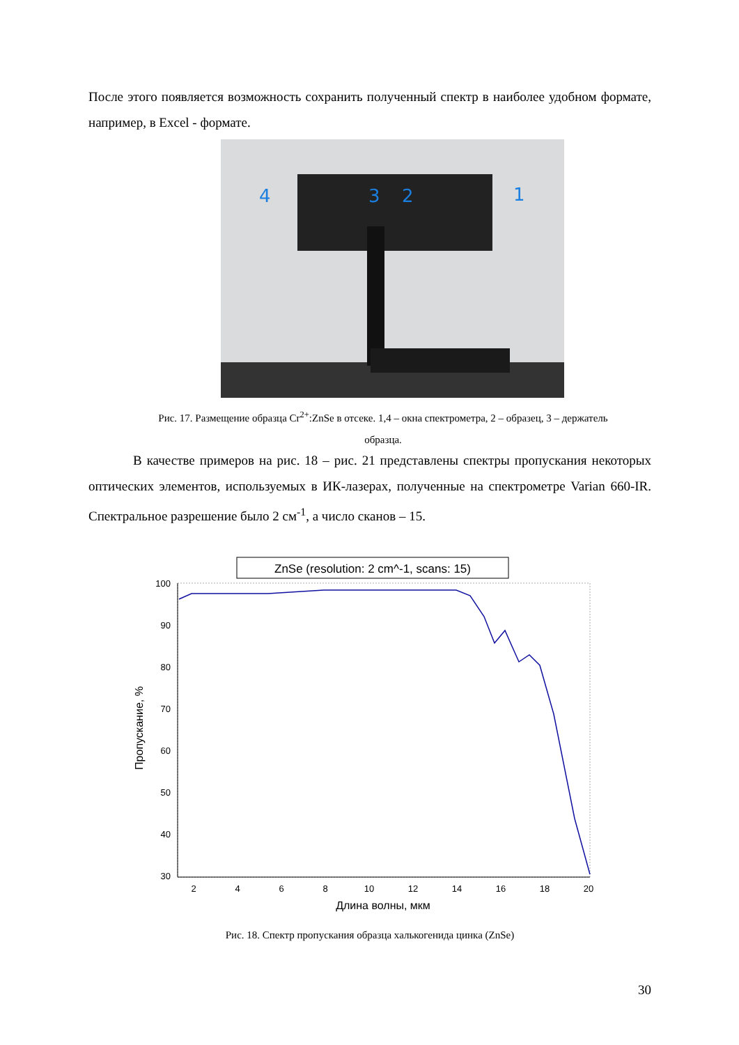После этого появляется возможность сохранить полученный спектр в наиболее удобном формате, например, в Excel - формате.
4
3
2
1
Рис. 17. Размещение образца Cr<sup>2+</sup>:ZnSe в отсеке. 1,4 – окна спектрометра, 2 – образец, 3 – держатель образца.
В качестве примеров на рис. 18 – рис. 21 представлены спектры пропускания некоторых оптических элементов, используемых в ИК-лазерах, полученные на спектрометре Varian 660-IR. Спектральное разрешение было 2 см<sup>-1</sup>, а число сканов – 15.
ZnSe (resolution: 2 cm^-1, scans: 15)
100
90
80
70
60
50
40
30
2
4
6
8
10
12
14
16
18
20
Длина волны, мкм
Пропускание, %
Рис. 18. Спектр пропускания образца халькогенида цинка (ZnSe)
30